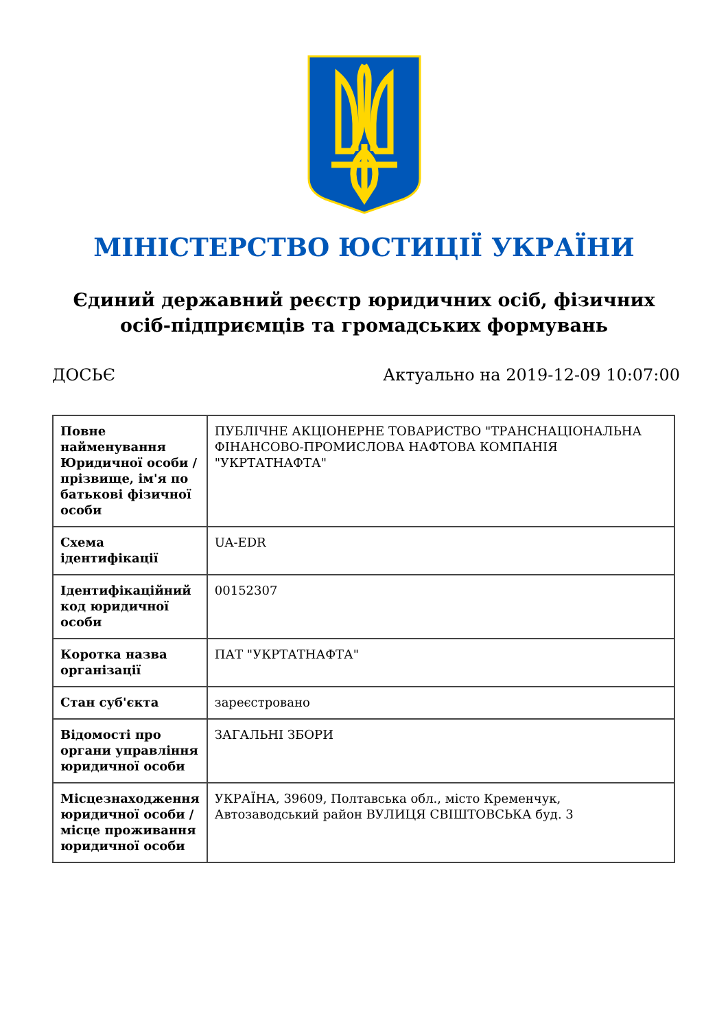МІНІСТЕРСТВО ЮСТИЦІЇ УКРАЇНИ
Єдиний державний реєстр юридичних осіб, фізичних осіб-підприємців та громадських формувань
ДОСЬЄ Актуально на 2019-12-09 10:07:00
| Повне найменування Юридичної особи / прізвище, ім'я по батькові фізичної особи | ПУБЛІЧНЕ АКЦІОНЕРНЕ ТОВАРИСТВО "ТРАНСНАЦІОНАЛЬНА ФІНАНСОВО-ПРОМИСЛОВА НАФТОВА КОМПАНІЯ "УКРТАТНАФТА" |
| Схема ідентифікації | UA-EDR |
| Ідентифікаційний код юридичної особи | 00152307 |
| Коротка назва організації | ПАТ "УКРТАТНАФТА" |
| Стан суб'єкта | зареєстровано |
| Відомості про органи управління юридичної особи | ЗАГАЛЬНІ ЗБОРИ |
| Місцезнаходження юридичної особи / місце проживання юридичної особи | УКРАЇНА, 39609, Полтавська обл., місто Кременчук, Автозаводський район ВУЛИЦЯ СВІШТОВСЬКА буд. 3 |